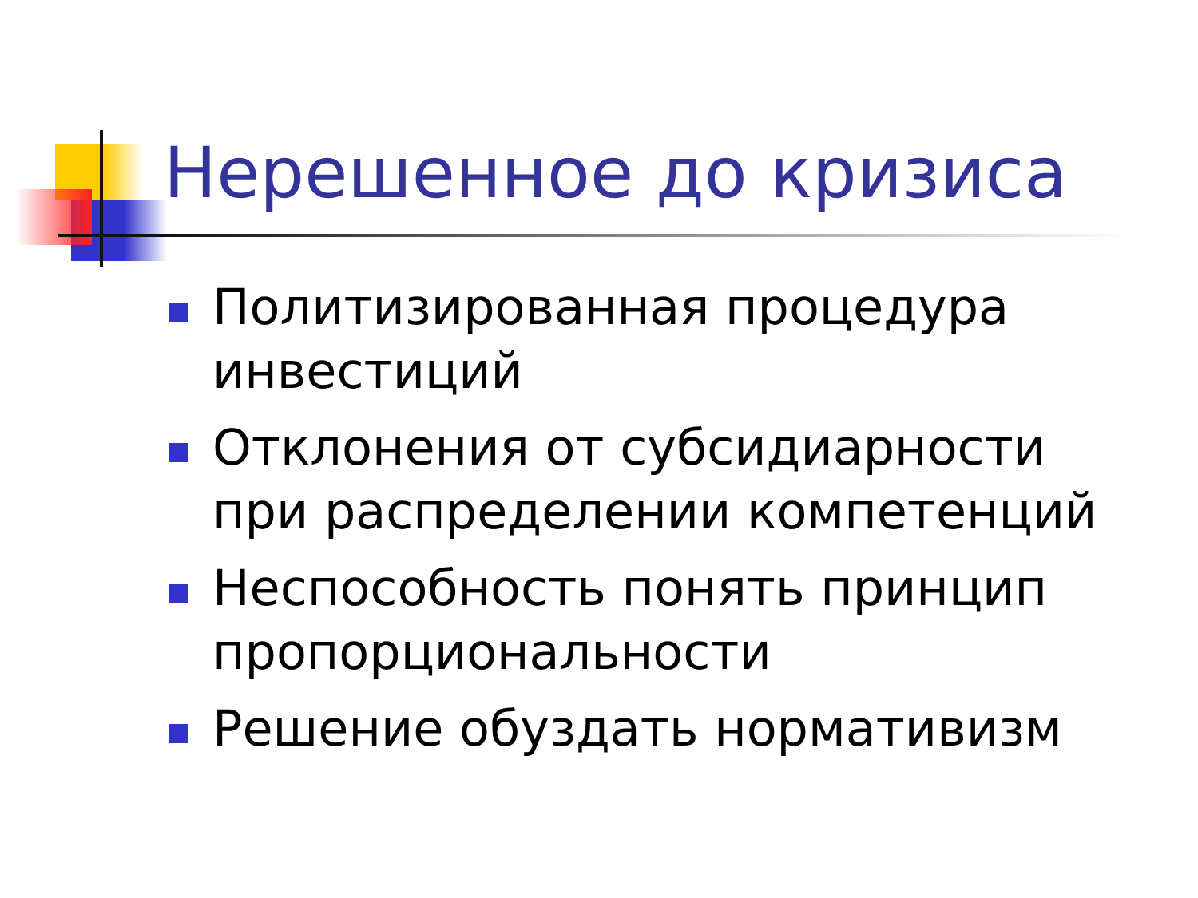Нерешенное до кризиса
Политизированная процедура инвестиций
Отклонения от субсидиарности при распределении компетенций
Неспособность понять принцип пропорциональности
Решение обуздать нормативизм